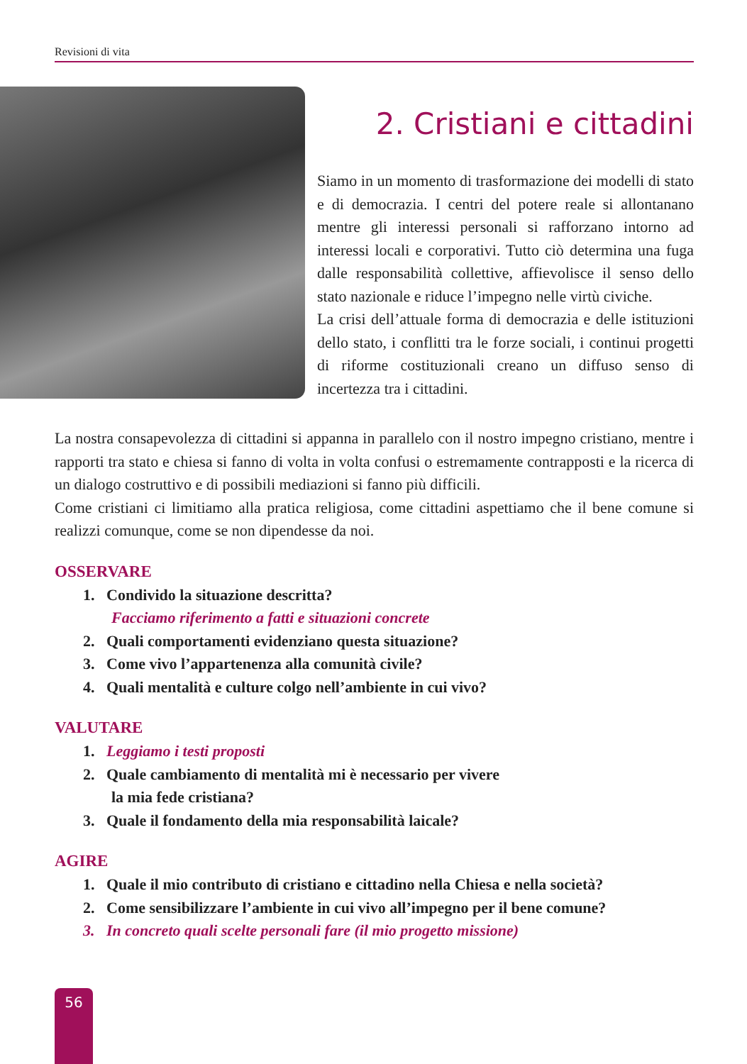Revisioni di vita
2. Cristiani e cittadini
Siamo in un momento di trasformazione dei modelli di stato e di democrazia. I centri del potere reale si allontanano mentre gli interessi personali si rafforzano intorno ad interessi locali e corporativi. Tutto ciò determina una fuga dalle responsabilità collettive, affievolisce il senso dello stato nazionale e riduce l’impegno nelle virtù civiche.
La crisi dell’attuale forma di democrazia e delle istituzioni dello stato, i conflitti tra le forze sociali, i continui progetti di riforme costituzionali creano un diffuso senso di incertezza tra i cittadini.
La nostra consapevolezza di cittadini si appanna in parallelo con il nostro impegno cristiano, mentre i rapporti tra stato e chiesa si fanno di volta in volta confusi o estremamente contrapposti e la ricerca di un dialogo costruttivo e di possibili mediazioni si fanno più difficili.
Come cristiani ci limitiamo alla pratica religiosa, come cittadini aspettiamo che il bene comune si realizzi comunque, come se non dipendesse da noi.
OSSERVARE
1. Condivido la situazione descritta?
Facciamo riferimento a fatti e situazioni concrete
2. Quali comportamenti evidenziano questa situazione?
3. Come vivo l’appartenenza alla comunità civile?
4. Quali mentalità e culture colgo nell’ambiente in cui vivo?
VALUTARE
1. Leggiamo i testi proposti
2. Quale cambiamento di mentalità mi è necessario per vivere
la mia fede cristiana?
3. Quale il fondamento della mia responsabilità laicale?
AGIRE
1. Quale il mio contributo di cristiano e cittadino nella Chiesa e nella società?
2. Come sensibilizzare l’ambiente in cui vivo all’impegno per il bene comune?
3. In concreto quali scelte personali fare (il mio progetto missione)
56